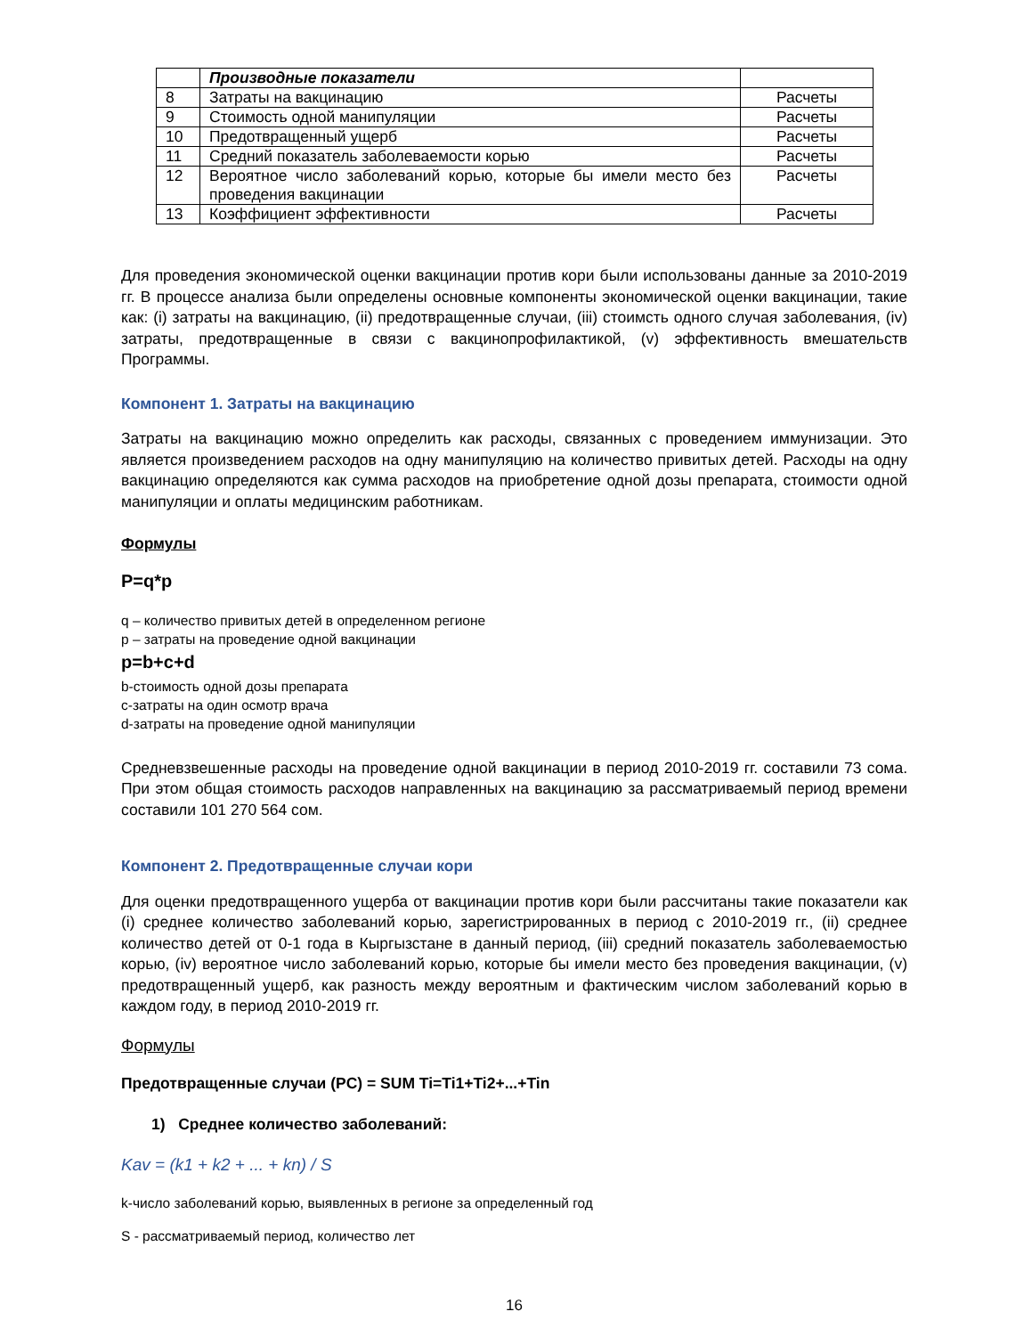| | Производные показатели | |
| 8 | Затраты на вакцинацию | Расчеты |
| 9 | Стоимость одной манипуляции | Расчеты |
| 10 | Предотвращенный ущерб | Расчеты |
| 11 | Средний показатель заболеваемости корью | Расчеты |
| 12 | Вероятное число заболеваний корью, которые бы имели место без проведения вакцинации | Расчеты |
| 13 | Коэффициент эффективности | Расчеты |
Для проведения экономической оценки вакцинации против кори были использованы данные за 2010-2019 гг. В процессе анализа были определены основные компоненты экономической оценки вакцинации, такие как: (i) затраты на вакцинацию, (ii) предотвращенные случаи, (iii) стоимсть одного случая заболевания, (iv) затраты, предотвращенные в связи с вакцинопрофилактикой, (v) эффективность вмешательств Программы.
Компонент 1. Затраты на вакцинацию
Затраты на вакцинацию можно определить как расходы, связанных с проведением иммунизации. Это является произведением расходов на одну манипуляцию на количество привитых детей. Расходы на одну вакцинацию определяются как сумма расходов на приобретение одной дозы препарата, стоимости одной манипуляции и оплаты медицинским работникам.
Формулы
P=q*p
q – количество привитых детей в определенном регионе
p – затраты на проведение одной вакцинации
p=b+c+d
b-стоимость одной дозы препарата
c-затраты на один осмотр врача
d-затраты на проведение одной манипуляции
Средневзвешенные расходы на проведение одной вакцинации в период 2010-2019 гг. составили 73 сома. При этом общая стоимость расходов направленных на вакцинацию за рассматриваемый период времени составили 101 270 564 сом.
Компонент 2. Предотвращенные случаи кори
Для оценки предотвращенного ущерба от вакцинации против кори были рассчитаны такие показатели как (i) среднее количество заболеваний корью, зарегистрированных в период с 2010-2019 гг., (ii) среднее количество детей от 0-1 года в Кыргызстане в данный период, (iii) средний показатель заболеваемостью корью, (iv) вероятное число заболеваний корью, которые бы имели место без проведения вакцинации, (v) предотвращенный ущерб, как разность между вероятным и фактическим числом заболеваний корью в каждом году, в период 2010-2019 гг.
Формулы
Предотвращенные случаи (PC) = SUM Ti=Ti1+Ti2+...+Tin
1) Среднее количество заболеваний:
Kav = (k1 + k2 + ... + kn) / S
k-число заболеваний корью, выявленных в регионе за определенный год
S - рассматриваемый период, количество лет
16